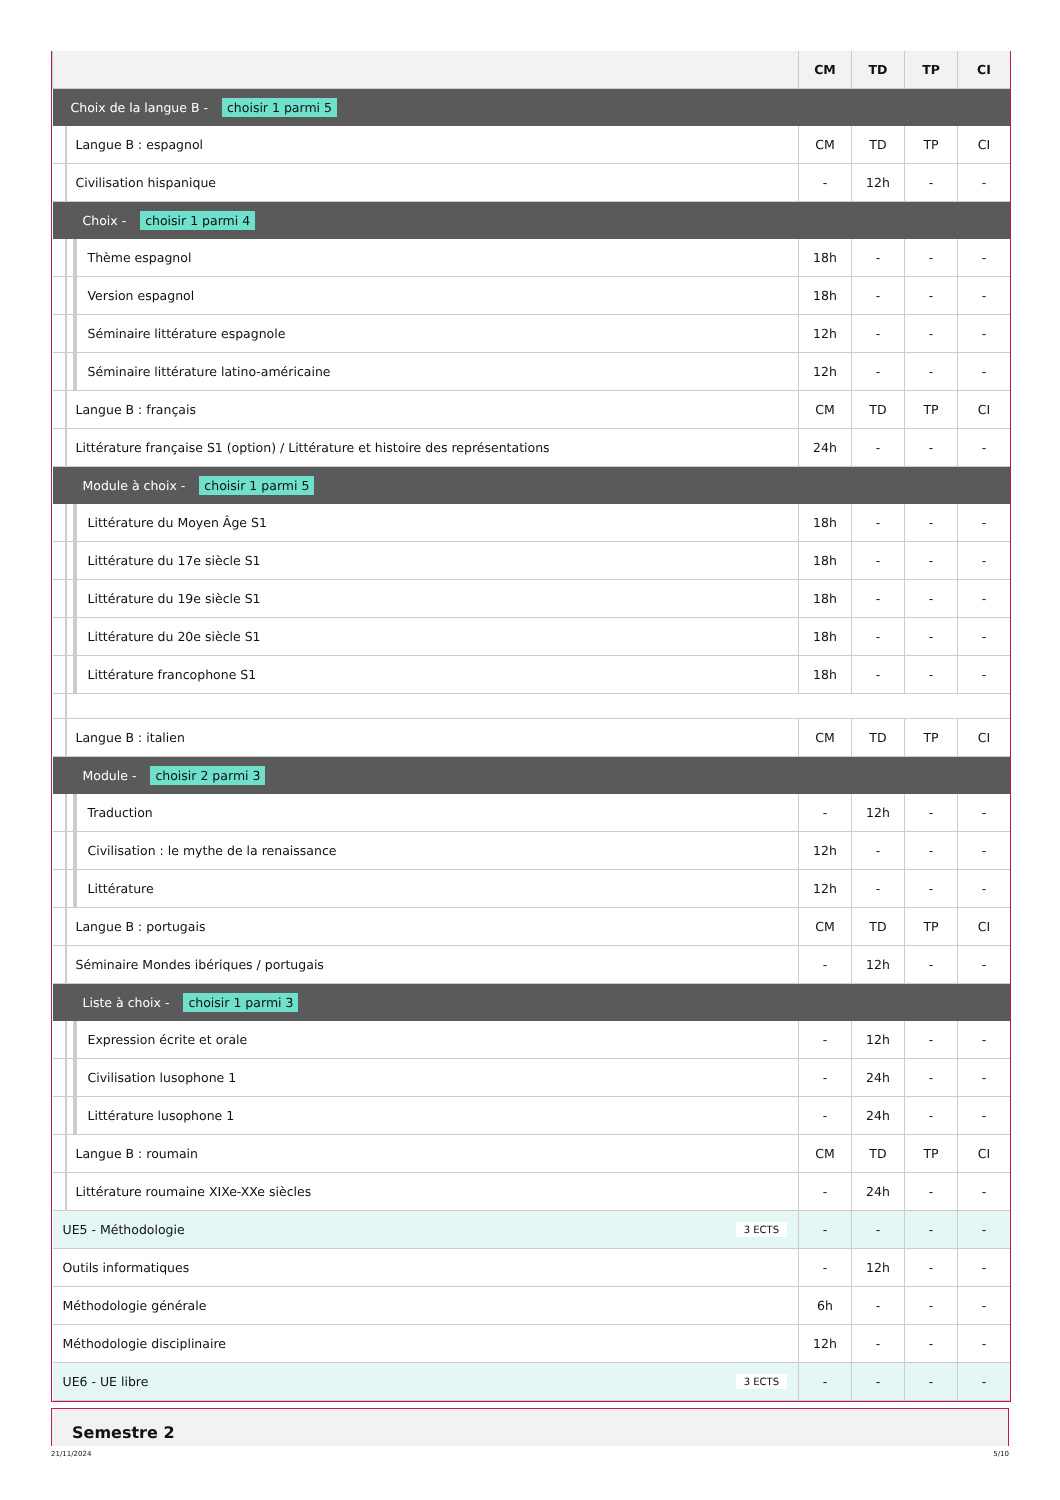| | CM | TD | TP | CI |
| --- | --- | --- | --- | --- |
| Choix de la langue B - choisir 1 parmi 5 | | | | |
| Langue B : espagnol | CM | TD | TP | CI |
| Civilisation hispanique | - | 12h | - | - |
| Choix - choisir 1 parmi 4 | | | | |
| Thème espagnol | 18h | - | - | - |
| Version espagnol | 18h | - | - | - |
| Séminaire littérature espagnole | 12h | - | - | - |
| Séminaire littérature latino-américaine | 12h | - | - | - |
| Langue B : français | CM | TD | TP | CI |
| Littérature française S1 (option) / Littérature et histoire des représentations | 24h | - | - | - |
| Module à choix - choisir 1 parmi 5 | | | | |
| Littérature du Moyen Âge S1 | 18h | - | - | - |
| Littérature du 17e siècle S1 | 18h | - | - | - |
| Littérature du 19e siècle S1 | 18h | - | - | - |
| Littérature du 20e siècle S1 | 18h | - | - | - |
| Littérature francophone S1 | 18h | - | - | - |
| Langue B : italien | CM | TD | TP | CI |
| Module - choisir 2 parmi 3 | | | | |
| Traduction | - | 12h | - | - |
| Civilisation : le mythe de la renaissance | 12h | - | - | - |
| Littérature | 12h | - | - | - |
| Langue B : portugais | CM | TD | TP | CI |
| Séminaire Mondes ibériques / portugais | - | 12h | - | - |
| Liste à choix - choisir 1 parmi 3 | | | | |
| Expression écrite et orale | - | 12h | - | - |
| Civilisation lusophone 1 | - | 24h | - | - |
| Littérature lusophone 1 | - | 24h | - | - |
| Langue B : roumain | CM | TD | TP | CI |
| Littérature roumaine XIXe-XXe siècles | - | 24h | - | - |
| UE5 - Méthodologie 3 ECTS | - | - | - | - |
| Outils informatiques | - | 12h | - | - |
| Méthodologie générale | 6h | - | - | - |
| Méthodologie disciplinaire | 12h | - | - | - |
| UE6 - UE libre 3 ECTS | - | - | - | - |
Semestre 2
21/11/2024 5/10